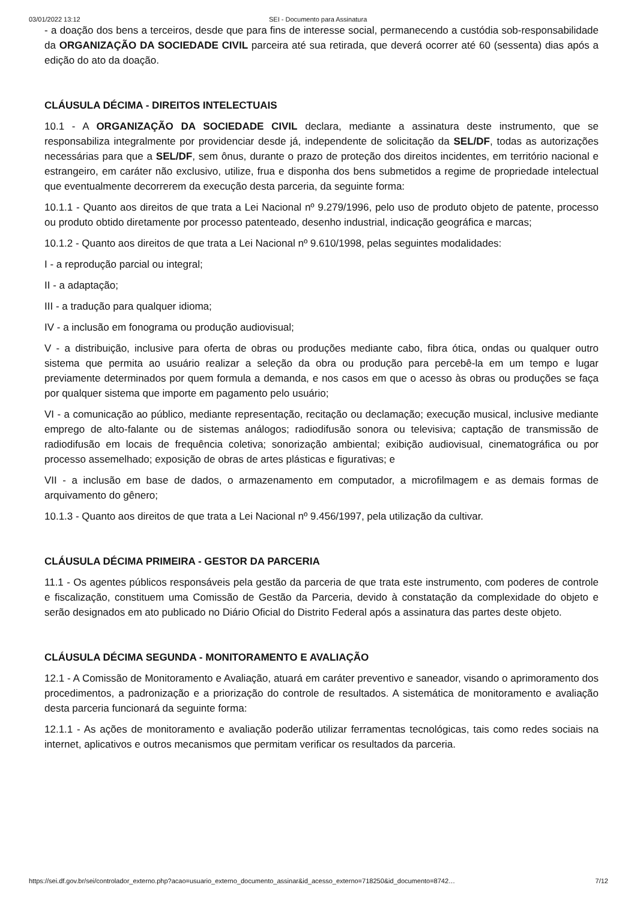03/01/2022 13:12 SEI - Documento para Assinatura
- a doação dos bens a terceiros, desde que para fins de interesse social, permanecendo a custódia sob-responsabilidade da ORGANIZAÇÃO DA SOCIEDADE CIVIL parceira até sua retirada, que deverá ocorrer até 60 (sessenta) dias após a edição do ato da doação.
CLÁUSULA DÉCIMA - DIREITOS INTELECTUAIS
10.1 - A ORGANIZAÇÃO DA SOCIEDADE CIVIL declara, mediante a assinatura deste instrumento, que se responsabiliza integralmente por providenciar desde já, independente de solicitação da SEL/DF, todas as autorizações necessárias para que a SEL/DF, sem ônus, durante o prazo de proteção dos direitos incidentes, em território nacional e estrangeiro, em caráter não exclusivo, utilize, frua e disponha dos bens submetidos a regime de propriedade intelectual que eventualmente decorrerem da execução desta parceria, da seguinte forma:
10.1.1 - Quanto aos direitos de que trata a Lei Nacional nº 9.279/1996, pelo uso de produto objeto de patente, processo ou produto obtido diretamente por processo patenteado, desenho industrial, indicação geográfica e marcas;
10.1.2 - Quanto aos direitos de que trata a Lei Nacional nº 9.610/1998, pelas seguintes modalidades:
I - a reprodução parcial ou integral;
II - a adaptação;
III - a tradução para qualquer idioma;
IV - a inclusão em fonograma ou produção audiovisual;
V - a distribuição, inclusive para oferta de obras ou produções mediante cabo, fibra ótica, ondas ou qualquer outro sistema que permita ao usuário realizar a seleção da obra ou produção para percebê-la em um tempo e lugar previamente determinados por quem formula a demanda, e nos casos em que o acesso às obras ou produções se faça por qualquer sistema que importe em pagamento pelo usuário;
VI - a comunicação ao público, mediante representação, recitação ou declamação; execução musical, inclusive mediante emprego de alto-falante ou de sistemas análogos; radiodifusão sonora ou televisiva; captação de transmissão de radiodifusão em locais de frequência coletiva; sonorização ambiental; exibição audiovisual, cinematográfica ou por processo assemelhado; exposição de obras de artes plásticas e figurativas; e
VII - a inclusão em base de dados, o armazenamento em computador, a microfilmagem e as demais formas de arquivamento do gênero;
10.1.3 - Quanto aos direitos de que trata a Lei Nacional nº 9.456/1997, pela utilização da cultivar.
CLÁUSULA DÉCIMA PRIMEIRA - GESTOR DA PARCERIA
11.1 - Os agentes públicos responsáveis pela gestão da parceria de que trata este instrumento, com poderes de controle e fiscalização, constituem uma Comissão de Gestão da Parceria, devido à constatação da complexidade do objeto e serão designados em ato publicado no Diário Oficial do Distrito Federal após a assinatura das partes deste objeto.
CLÁUSULA DÉCIMA SEGUNDA - MONITORAMENTO E AVALIAÇÃO
12.1 - A Comissão de Monitoramento e Avaliação, atuará em caráter preventivo e saneador, visando o aprimoramento dos procedimentos, a padronização e a priorização do controle de resultados. A sistemática de monitoramento e avaliação desta parceria funcionará da seguinte forma:
12.1.1 - As ações de monitoramento e avaliação poderão utilizar ferramentas tecnológicas, tais como redes sociais na internet, aplicativos e outros mecanismos que permitam verificar os resultados da parceria.
https://sei.df.gov.br/sei/controlador_externo.php?acao=usuario_externo_documento_assinar&id_acesso_externo=718250&id_documento=8742… 7/12